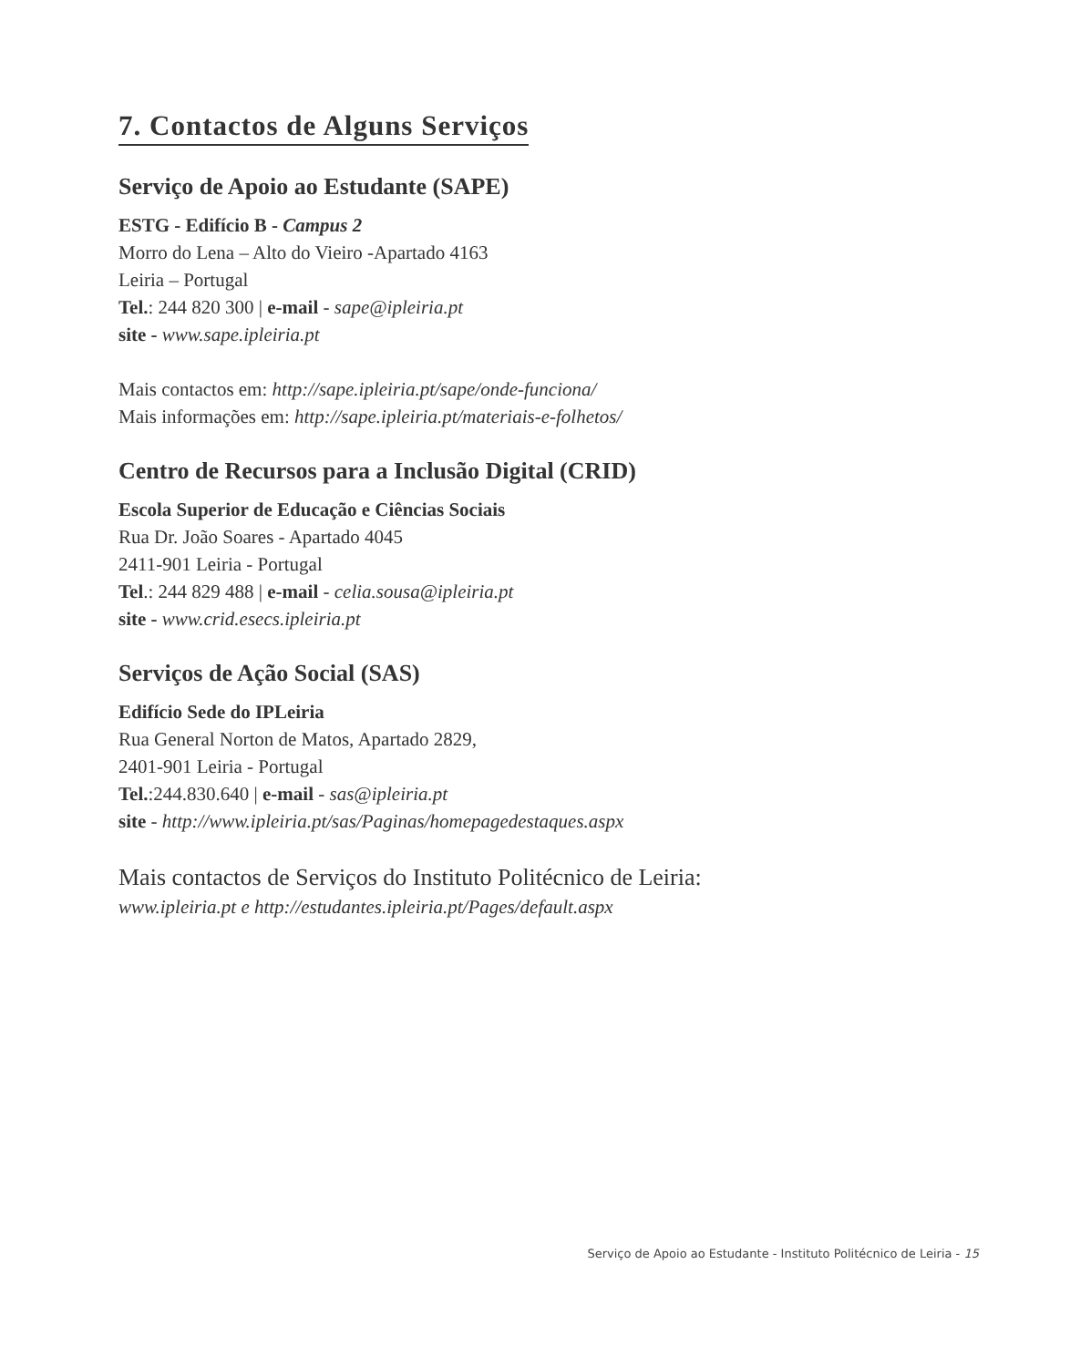7. Contactos de Alguns Serviços
Serviço de Apoio ao Estudante (SAPE)
ESTG - Edifício B - Campus 2
Morro do Lena – Alto do Vieiro -Apartado 4163
Leiria – Portugal
Tel.: 244 820 300 | e-mail - sape@ipleiria.pt
site - www.sape.ipleiria.pt
Mais contactos em: http://sape.ipleiria.pt/sape/onde-funciona/
Mais informações em: http://sape.ipleiria.pt/materiais-e-folhetos/
Centro de Recursos para a Inclusão Digital (CRID)
Escola Superior de Educação e Ciências Sociais
Rua Dr. João Soares - Apartado 4045
2411-901 Leiria - Portugal
Tel.: 244 829 488 | e-mail - celia.sousa@ipleiria.pt
site - www.crid.esecs.ipleiria.pt
Serviços de Ação Social (SAS)
Edifício Sede do IPLeiria
Rua General Norton de Matos, Apartado 2829,
2401-901 Leiria - Portugal
Tel.:244.830.640 | e-mail - sas@ipleiria.pt
site - http://www.ipleiria.pt/sas/Paginas/homepagedestaques.aspx
Mais contactos de Serviços do Instituto Politécnico de Leiria:
www.ipleiria.pt e http://estudantes.ipleiria.pt/Pages/default.aspx
Serviço de Apoio ao Estudante - Instituto Politécnico de Leiria - 15